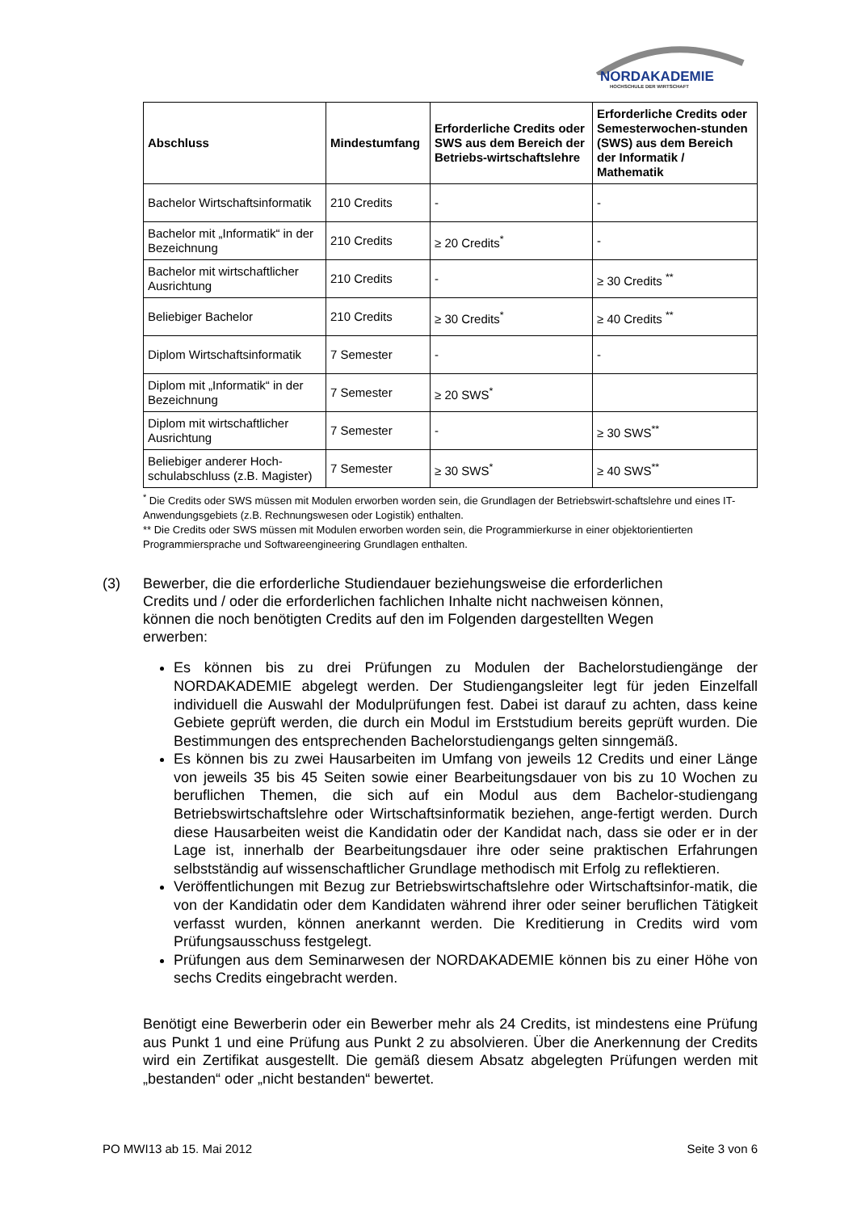NORDAKADEMIE
HOCHSCHULE DER WIRTSCHAFT
| Abschluss | Mindestumfang | Erforderliche Credits oder SWS aus dem Bereich der Betriebs-wirtschaftslehre | Erforderliche Credits oder Semesterwochen-stunden (SWS) aus dem Bereich der Informatik / Mathematik |
| --- | --- | --- | --- |
| Bachelor Wirtschaftsinformatik | 210 Credits | - | - |
| Bachelor mit „Informatik“ in der Bezeichnung | 210 Credits | ≥ 20 Credits<sup>*</sup> | - |
| Bachelor mit wirtschaftlicher Ausrichtung | 210 Credits | - | ≥ 30 Credits <sup>**</sup> |
| Beliebiger Bachelor | 210 Credits | ≥ 30 Credits<sup>*</sup> | ≥ 40 Credits <sup>**</sup> |
| Diplom Wirtschaftsinformatik | 7 Semester | - | - |
| Diplom mit „Informatik“ in der Bezeichnung | 7 Semester | ≥ 20 SWS<sup>*</sup> | |
| Diplom mit wirtschaftlicher Ausrichtung | 7 Semester | - | ≥ 30 SWS<sup>**</sup> |
| Beliebiger anderer Hoch-schulabschluss (z.B. Magister) | 7 Semester | ≥ 30 SWS<sup>*</sup> | ≥ 40 SWS<sup>**</sup> |
<sup>*</sup> Die Credits oder SWS müssen mit Modulen erworben worden sein, die Grundlagen der Betriebswirt-schaftslehre und eines IT-Anwendungsgebiets (z.B. Rechnungswesen oder Logistik) enthalten.
** Die Credits oder SWS müssen mit Modulen erworben worden sein, die Programmierkurse in einer objektorientierten Programmiersprache und Softwareengineering Grundlagen enthalten.
(3) Bewerber, die die erforderliche Studiendauer beziehungsweise die erforderlichen Credits und / oder die erforderlichen fachlichen Inhalte nicht nachweisen können, können die noch benötigten Credits auf den im Folgenden dargestellten Wegen erwerben:
Es können bis zu drei Prüfungen zu Modulen der Bachelorstudiengänge der NORDAKADEMIE abgelegt werden. Der Studiengangsleiter legt für jeden Einzelfall individuell die Auswahl der Modulprüfungen fest. Dabei ist darauf zu achten, dass keine Gebiete geprüft werden, die durch ein Modul im Erststudium bereits geprüft wurden. Die Bestimmungen des entsprechenden Bachelorstudiengangs gelten sinngemäß.
Es können bis zu zwei Hausarbeiten im Umfang von jeweils 12 Credits und einer Länge von jeweils 35 bis 45 Seiten sowie einer Bearbeitungsdauer von bis zu 10 Wochen zu beruflichen Themen, die sich auf ein Modul aus dem Bachelor-studiengang Betriebswirtschaftslehre oder Wirtschaftsinformatik beziehen, ange-fertigt werden. Durch diese Hausarbeiten weist die Kandidatin oder der Kandidat nach, dass sie oder er in der Lage ist, innerhalb der Bearbeitungsdauer ihre oder seine praktischen Erfahrungen selbstständig auf wissenschaftlicher Grundlage methodisch mit Erfolg zu reflektieren.
Veröffentlichungen mit Bezug zur Betriebswirtschaftslehre oder Wirtschaftsinfor-matik, die von der Kandidatin oder dem Kandidaten während ihrer oder seiner beruflichen Tätigkeit verfasst wurden, können anerkannt werden. Die Kreditierung in Credits wird vom Prüfungsausschuss festgelegt.
Prüfungen aus dem Seminarwesen der NORDAKADEMIE können bis zu einer Höhe von sechs Credits eingebracht werden.
Benötigt eine Bewerberin oder ein Bewerber mehr als 24 Credits, ist mindestens eine Prüfung aus Punkt 1 und eine Prüfung aus Punkt 2 zu absolvieren. Über die Anerkennung der Credits wird ein Zertifikat ausgestellt. Die gemäß diesem Absatz abgelegten Prüfungen werden mit „bestanden“ oder „nicht bestanden“ bewertet.
PO MWI13 ab 15. Mai 2012 Seite 3 von 6